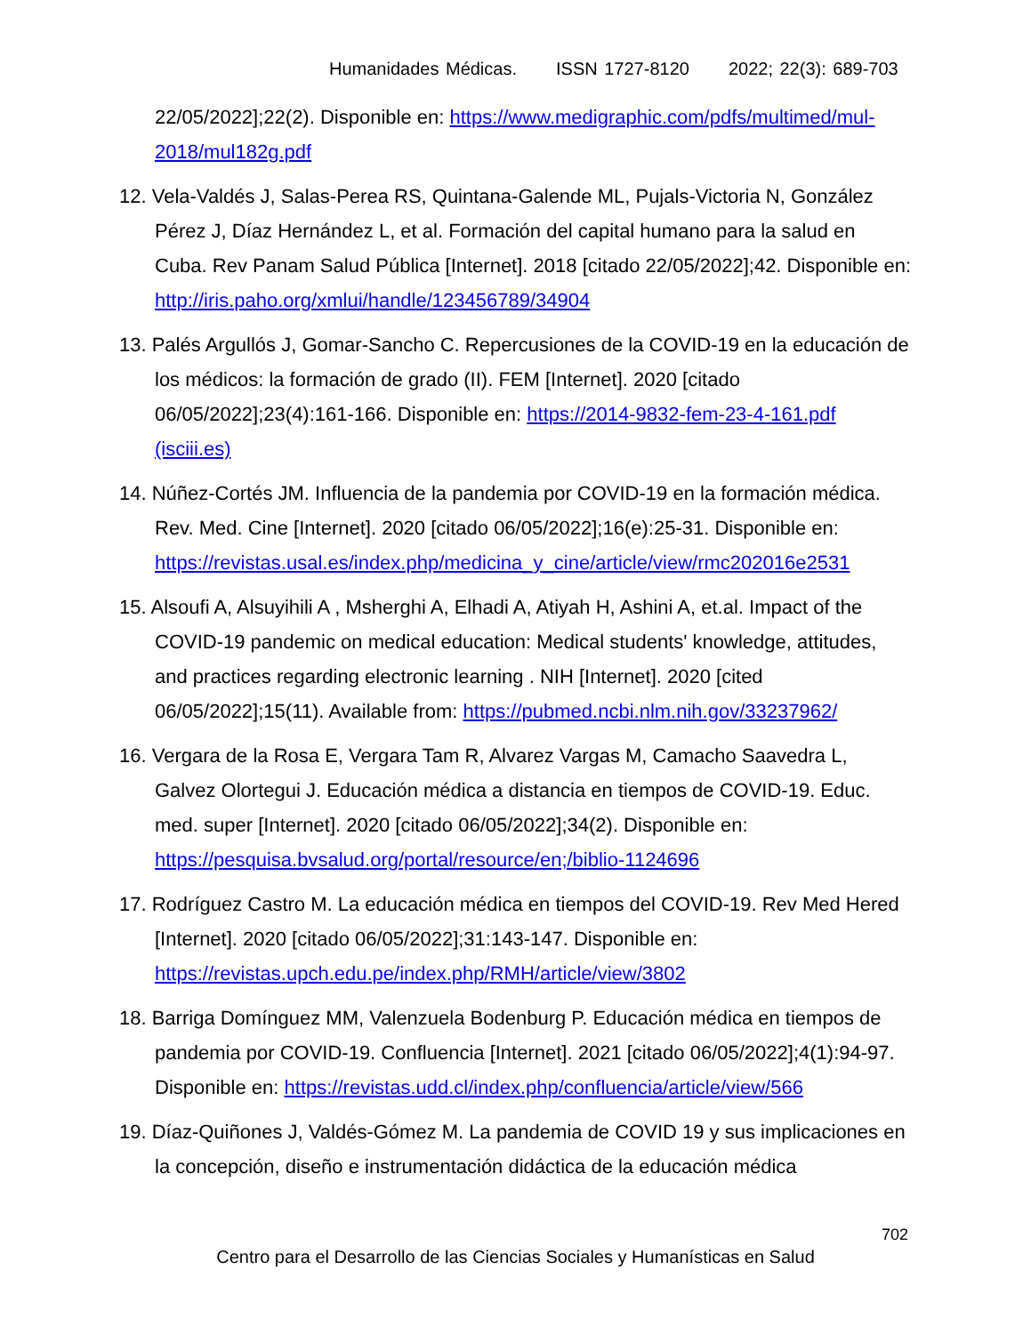Humanidades Médicas. ISSN 1727-8120 2022; 22(3): 689-703
22/05/2022];22(2). Disponible en: https://www.medigraphic.com/pdfs/multimed/mul-2018/mul182g.pdf
12. Vela-Valdés J, Salas-Perea RS, Quintana-Galende ML, Pujals-Victoria N, González Pérez J, Díaz Hernández L, et al. Formación del capital humano para la salud en Cuba. Rev Panam Salud Pública [Internet]. 2018 [citado 22/05/2022];42. Disponible en: http://iris.paho.org/xmlui/handle/123456789/34904
13. Palés Argullós J, Gomar-Sancho C. Repercusiones de la COVID-19 en la educación de los médicos: la formación de grado (II). FEM [Internet]. 2020 [citado 06/05/2022];23(4):161-166. Disponible en: https://2014-9832-fem-23-4-161.pdf (isciii.es)
14. Núñez-Cortés JM. Influencia de la pandemia por COVID-19 en la formación médica. Rev. Med. Cine [Internet]. 2020 [citado 06/05/2022];16(e):25-31. Disponible en: https://revistas.usal.es/index.php/medicina_y_cine/article/view/rmc202016e2531
15. Alsoufi A, Alsuyihili A , Msherghi A, Elhadi A, Atiyah H, Ashini A, et.al. Impact of the COVID-19 pandemic on medical education: Medical students' knowledge, attitudes, and practices regarding electronic learning . NIH [Internet]. 2020 [cited 06/05/2022];15(11). Available from: https://pubmed.ncbi.nlm.nih.gov/33237962/
16. Vergara de la Rosa E, Vergara Tam R, Alvarez Vargas M, Camacho Saavedra L, Galvez Olortegui J. Educación médica a distancia en tiempos de COVID-19. Educ. med. super [Internet]. 2020 [citado 06/05/2022];34(2). Disponible en: https://pesquisa.bvsalud.org/portal/resource/en;/biblio-1124696
17. Rodríguez Castro M. La educación médica en tiempos del COVID-19. Rev Med Hered [Internet]. 2020 [citado 06/05/2022];31:143-147. Disponible en: https://revistas.upch.edu.pe/index.php/RMH/article/view/3802
18. Barriga Domínguez MM, Valenzuela Bodenburg P. Educación médica en tiempos de pandemia por COVID-19. Confluencia [Internet]. 2021 [citado 06/05/2022];4(1):94-97. Disponible en: https://revistas.udd.cl/index.php/confluencia/article/view/566
19. Díaz-Quiñones J, Valdés-Gómez M. La pandemia de COVID 19 y sus implicaciones en la concepción, diseño e instrumentación didáctica de la educación médica
702
Centro para el Desarrollo de las Ciencias Sociales y Humanísticas en Salud